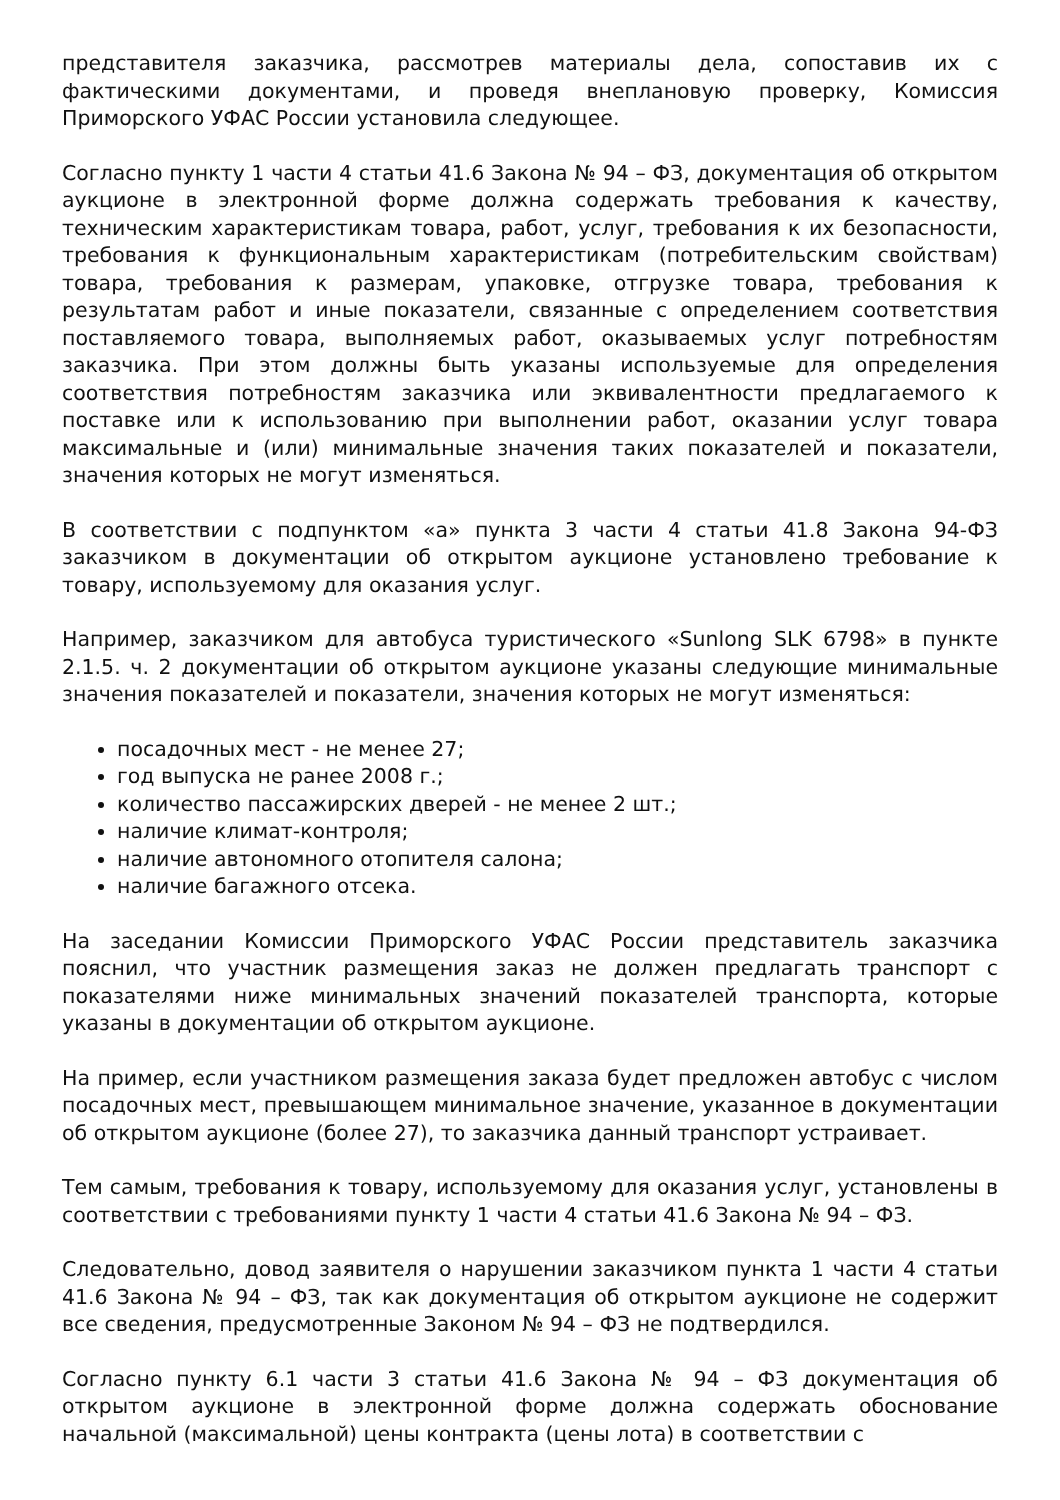представителя заказчика, рассмотрев материалы дела, сопоставив их с фактическими документами, и проведя внеплановую проверку, Комиссия Приморского УФАС России установила следующее.
Согласно пункту 1 части 4 статьи 41.6 Закона № 94 – ФЗ, документация об открытом аукционе в электронной форме должна содержать требования к качеству, техническим характеристикам товара, работ, услуг, требования к их безопасности, требования к функциональным характеристикам (потребительским свойствам) товара, требования к размерам, упаковке, отгрузке товара, требования к результатам работ и иные показатели, связанные с определением соответствия поставляемого товара, выполняемых работ, оказываемых услуг потребностям заказчика. При этом должны быть указаны используемые для определения соответствия потребностям заказчика или эквивалентности предлагаемого к поставке или к использованию при выполнении работ, оказании услуг товара максимальные и (или) минимальные значения таких показателей и показатели, значения которых не могут изменяться.
В соответствии с подпунктом «а» пункта 3 части 4 статьи 41.8 Закона 94-ФЗ заказчиком в документации об открытом аукционе установлено требование к товару, используемому для оказания услуг.
Например, заказчиком для автобуса туристического «Sunlong SLK 6798» в пункте 2.1.5. ч. 2 документации об открытом аукционе указаны следующие минимальные значения показателей и показатели, значения которых не могут изменяться:
посадочных мест - не менее 27;
год выпуска не ранее 2008 г.;
количество пассажирских дверей - не менее 2 шт.;
наличие климат-контроля;
наличие автономного отопителя салона;
наличие багажного отсека.
На заседании Комиссии Приморского УФАС России представитель заказчика пояснил, что участник размещения заказ не должен предлагать транспорт с показателями ниже минимальных значений показателей транспорта, которые указаны в документации об открытом аукционе.
На пример, если участником размещения заказа будет предложен автобус с числом посадочных мест, превышающем минимальное значение, указанное в документации об открытом аукционе (более 27), то заказчика данный транспорт устраивает.
Тем самым, требования к товару, используемому для оказания услуг, установлены в соответствии с требованиями пункту 1 части 4 статьи 41.6 Закона № 94 – ФЗ.
Следовательно, довод заявителя о нарушении заказчиком пункта 1 части 4 статьи 41.6 Закона № 94 – ФЗ, так как документация об открытом аукционе не содержит все сведения, предусмотренные Законом № 94 – ФЗ не подтвердился.
Согласно пункту 6.1 части 3 статьи 41.6 Закона № 94 – ФЗ документация об открытом аукционе в электронной форме должна содержать обоснование начальной (максимальной) цены контракта (цены лота) в соответствии с